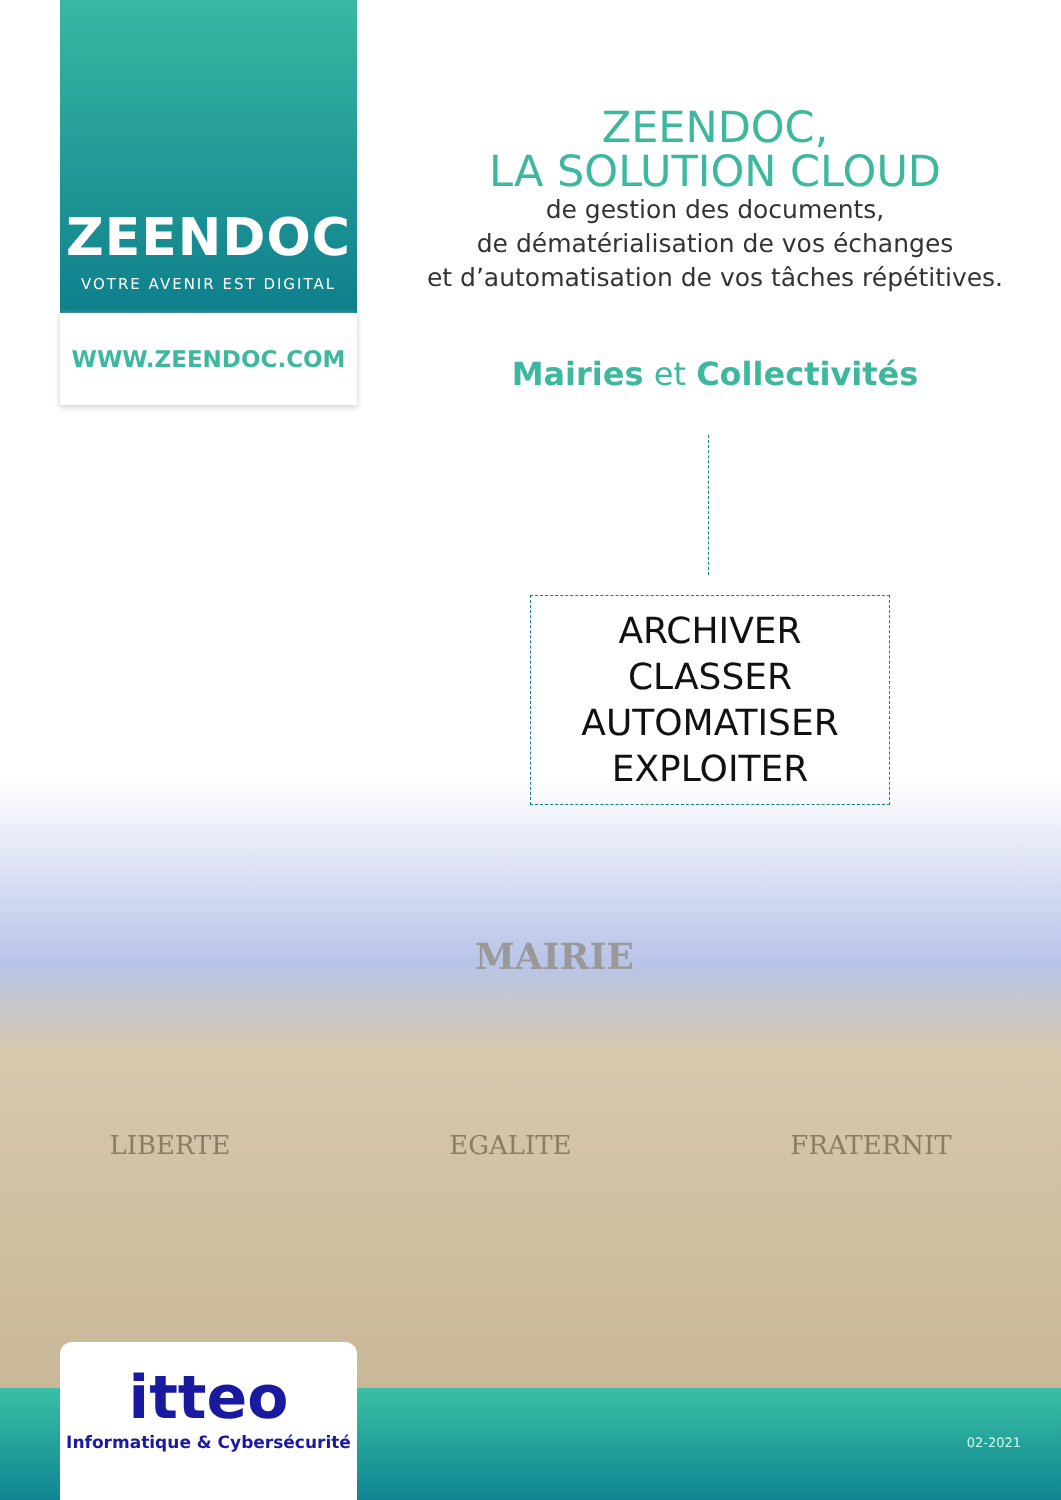ZEENDOC
VOTRE AVENIR EST DIGITAL
WWW.ZEENDOC.COM
ZEENDOC,
LA SOLUTION CLOUD
de gestion des documents,
de dématérialisation de vos échanges
et d’automatisation de vos tâches répétitives.
Mairies et Collectivités
ARCHIVER
CLASSER
AUTOMATISER
EXPLOITER
MAIRIE
LIBERTE EGALITE FRATERNIT
itteo
Informatique & Cybersécurité
02-2021